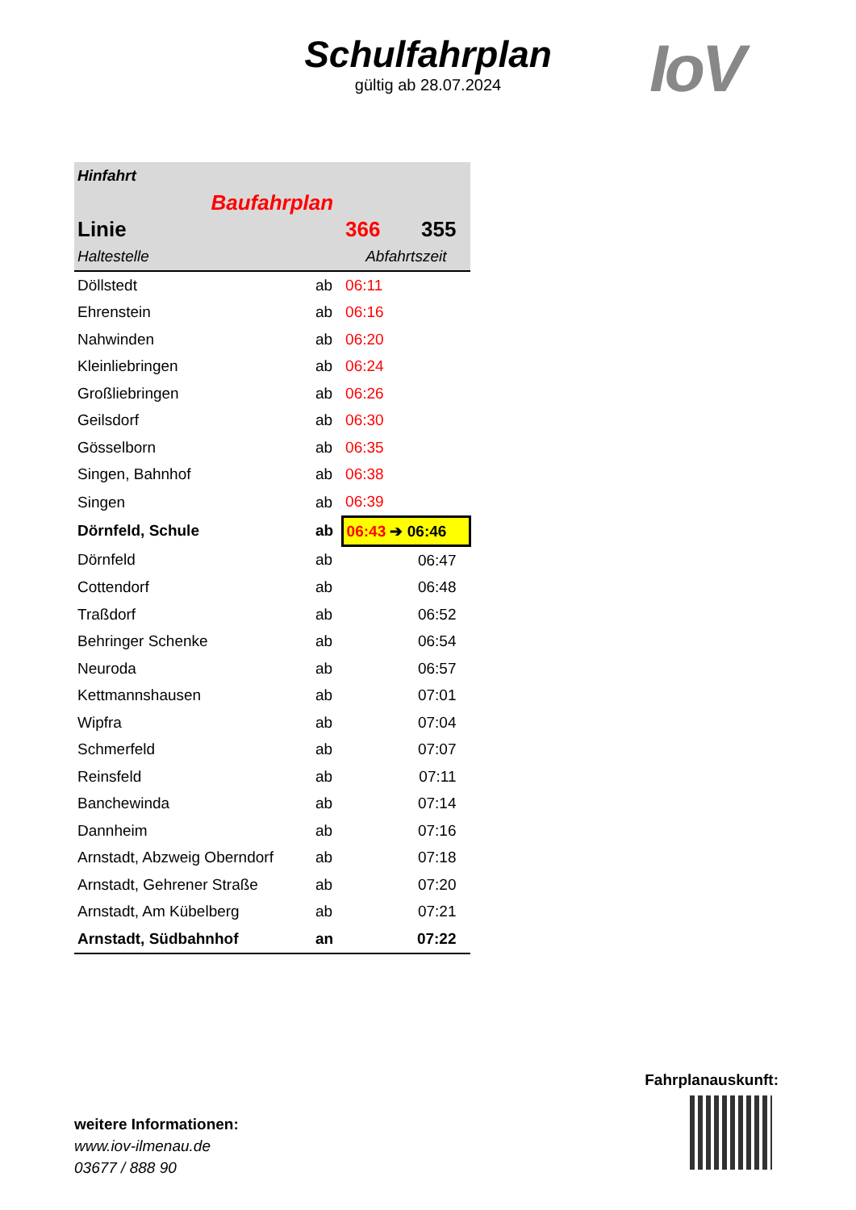Schulfahrplan
gültig ab 28.07.2024
IoV
| Hinfahrt | | | |
| Baufahrplan | | | |
| Linie | | 366 | 355 |
| Haltestelle | | Abfahrtszeit | |
| Döllstedt | ab | 06:11 | |
| Ehrenstein | ab | 06:16 | |
| Nahwinden | ab | 06:20 | |
| Kleinliebringen | ab | 06:24 | |
| Großliebringen | ab | 06:26 | |
| Geilsdorf | ab | 06:30 | |
| Gösselborn | ab | 06:35 | |
| Singen, Bahnhof | ab | 06:38 | |
| Singen | ab | 06:39 | |
| Dörnfeld, Schule | ab | 06:43 ➔ 06:46 | |
| Dörnfeld | ab | | 06:47 |
| Cottendorf | ab | | 06:48 |
| Traßdorf | ab | | 06:52 |
| Behringer Schenke | ab | | 06:54 |
| Neuroda | ab | | 06:57 |
| Kettmannshausen | ab | | 07:01 |
| Wipfra | ab | | 07:04 |
| Schmerfeld | ab | | 07:07 |
| Reinsfeld | ab | | 07:11 |
| Banchewinda | ab | | 07:14 |
| Dannheim | ab | | 07:16 |
| Arnstadt, Abzweig Oberndorf | ab | | 07:18 |
| Arnstadt, Gehrener Straße | ab | | 07:20 |
| Arnstadt, Am Kübelberg | ab | | 07:21 |
| Arnstadt, Südbahnhof | an | | 07:22 |
weitere Informationen:
www.iov-ilmenau.de
03677 / 888 90
Fahrplanauskunft: